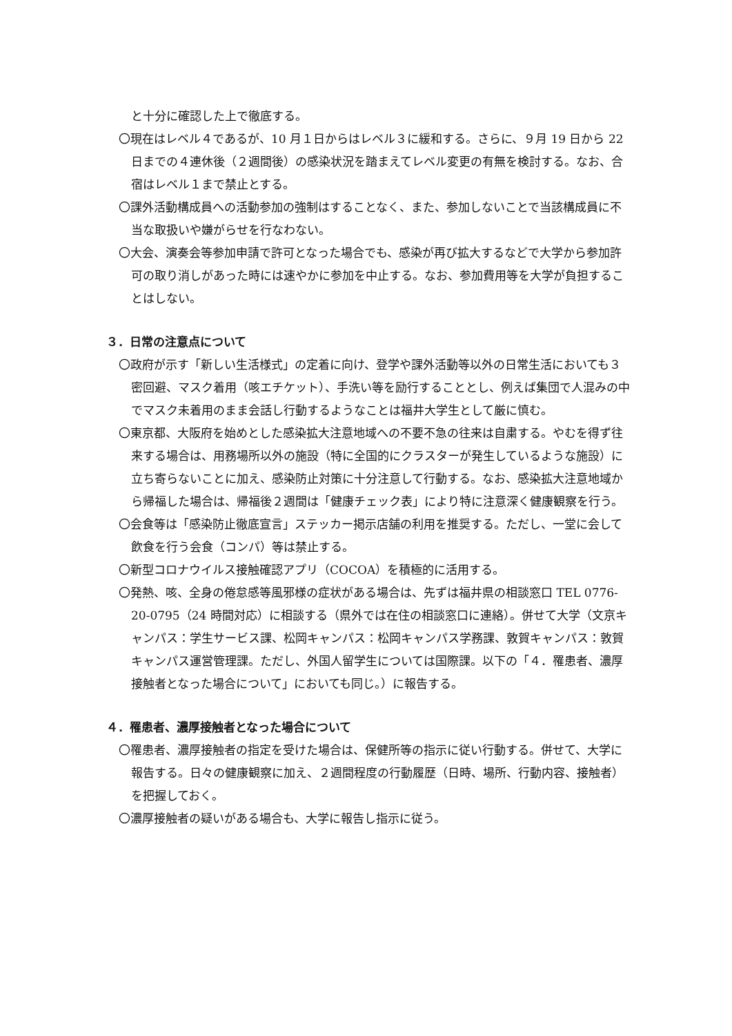と十分に確認した上で徹底する。
〇現在はレベル４であるが、10 月１日からはレベル３に緩和する。さらに、９月 19 日から 22 日までの４連休後（２週間後）の感染状況を踏まえてレベル変更の有無を検討する。なお、合宿はレベル１まで禁止とする。
〇課外活動構成員への活動参加の強制はすることなく、また、参加しないことで当該構成員に不当な取扱いや嫌がらせを行なわない。
〇大会、演奏会等参加申請で許可となった場合でも、感染が再び拡大するなどで大学から参加許可の取り消しがあった時には速やかに参加を中止する。なお、参加費用等を大学が負担することはしない。
３．日常の注意点について
〇政府が示す「新しい生活様式」の定着に向け、登学や課外活動等以外の日常生活においても３密回避、マスク着用（咳エチケット）、手洗い等を励行することとし、例えば集団で人混みの中でマスク未着用のまま会話し行動するようなことは福井大学生として厳に慎む。
〇東京都、大阪府を始めとした感染拡大注意地域への不要不急の往来は自粛する。やむを得ず往来する場合は、用務場所以外の施設（特に全国的にクラスターが発生しているような施設）に立ち寄らないことに加え、感染防止対策に十分注意して行動する。なお、感染拡大注意地域から帰福した場合は、帰福後２週間は「健康チェック表」により特に注意深く健康観察を行う。
〇会食等は「感染防止徹底宣言」ステッカー掲示店舗の利用を推奨する。ただし、一堂に会して飲食を行う会食（コンパ）等は禁止する。
〇新型コロナウイルス接触確認アプリ（COCOA）を積極的に活用する。
〇発熱、咳、全身の倦怠感等風邪様の症状がある場合は、先ずは福井県の相談窓口 TEL 0776-20-0795（24 時間対応）に相談する（県外では在住の相談窓口に連絡）。併せて大学（文京キャンパス：学生サービス課、松岡キャンパス：松岡キャンパス学務課、敦賀キャンパス：敦賀キャンパス運営管理課。ただし、外国人留学生については国際課。以下の「４．罹患者、濃厚接触者となった場合について」においても同じ。）に報告する。
４．罹患者、濃厚接触者となった場合について
〇罹患者、濃厚接触者の指定を受けた場合は、保健所等の指示に従い行動する。併せて、大学に報告する。日々の健康観察に加え、２週間程度の行動履歴（日時、場所、行動内容、接触者）を把握しておく。
〇濃厚接触者の疑いがある場合も、大学に報告し指示に従う。